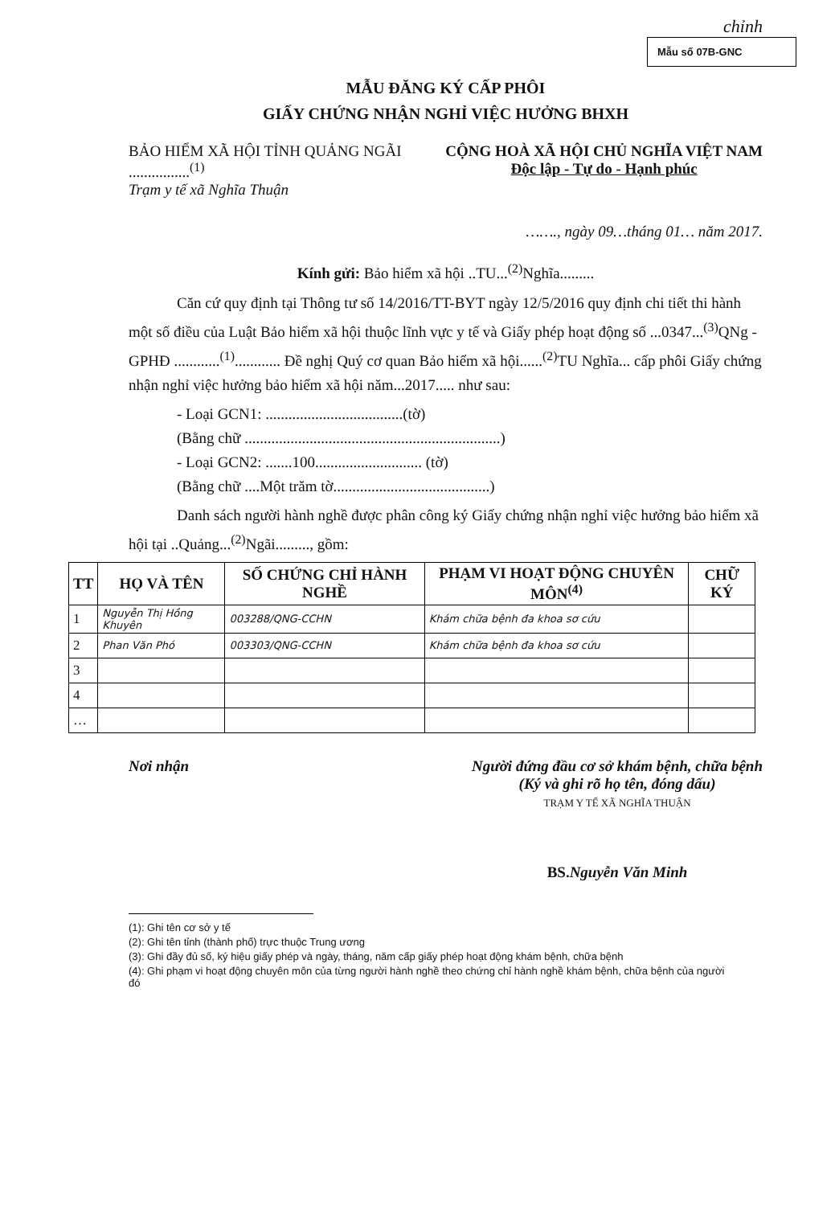chỉnh
Mẫu số 07B-GNC
MẪU ĐĂNG KÝ CẤP PHÔI
GIẤY CHỨNG NHẬN NGHỈ VIỆC HƯỞNG BHXH
BẢO HIỂM XÃ HỘI TỈNH QUẢNG NGÃI
................<sup>(1)</sup>
Trạm y tế xã Nghĩa Thuận
CỘNG HOÀ XÃ HỘI CHỦ NGHĨA VIỆT NAM
Độc lập - Tự do - Hạnh phúc
……., ngày 09…tháng 01… năm 2017.
Kính gửi: Bảo hiểm xã hội ..TU...<sup>(2)</sup>Nghĩa.........
Căn cứ quy định tại Thông tư số 14/2016/TT-BYT ngày 12/5/2016 quy định chi tiết thi hành một số điều của Luật Bảo hiểm xã hội thuộc lĩnh vực y tế và Giấy phép hoạt động số ...0347...<sup>(3)</sup>QNg - GPHĐ ............<sup>(1)</sup>............ Đề nghị Quý cơ quan Bảo hiểm xã hội......<sup>(2)</sup>TU Nghĩa... cấp phôi Giấy chứng nhận nghỉ việc hưởng bảo hiểm xã hội năm...2017..... như sau:
- Loại GCN1: ....................................(tờ)
(Bằng chữ ...................................................................)
- Loại GCN2: .......100............................ (tờ)
(Bằng chữ ....Một trăm tờ.........................................)
Danh sách người hành nghề được phân công ký Giấy chứng nhận nghỉ việc hưởng bảo hiểm xã hội tại ..Quảng...<sup>(2)</sup>Ngãi........., gồm:
| TT | HỌ VÀ TÊN | SỐ CHỨNG CHỈ HÀNH NGHỀ | PHẠM VI HOẠT ĐỘNG CHUYÊN MÔN<sup>(4)</sup> | CHỮ KÝ |
| --- | --- | --- | --- | --- |
| 1 | Nguyễn Thị Hồng Khuyên | 003288/QNG-CCHN | Khám chữa bệnh đa khoa sơ cứu | |
| 2 | Phan Văn Phó | 003303/QNG-CCHN | Khám chữa bệnh đa khoa sơ cứu | |
| 3 | | | | |
| 4 | | | | |
| … | | | | |
Nơi nhận Người đứng đầu cơ sở khám bệnh, chữa bệnh
(Ký và ghi rõ họ tên, đóng dấu)
TRẠM Y TẾ XÃ NGHĨA THUẬN
BS.Nguyễn Văn Minh
(1): Ghi tên cơ sở y tế
(2): Ghi tên tỉnh (thành phố) trực thuộc Trung ương
(3): Ghi đầy đủ số, ký hiệu giấy phép và ngày, tháng, năm cấp giấy phép hoạt động khám bệnh, chữa bệnh
(4): Ghi phạm vi hoạt động chuyên môn của từng người hành nghề theo chứng chỉ hành nghề khám bệnh, chữa bệnh của người đó